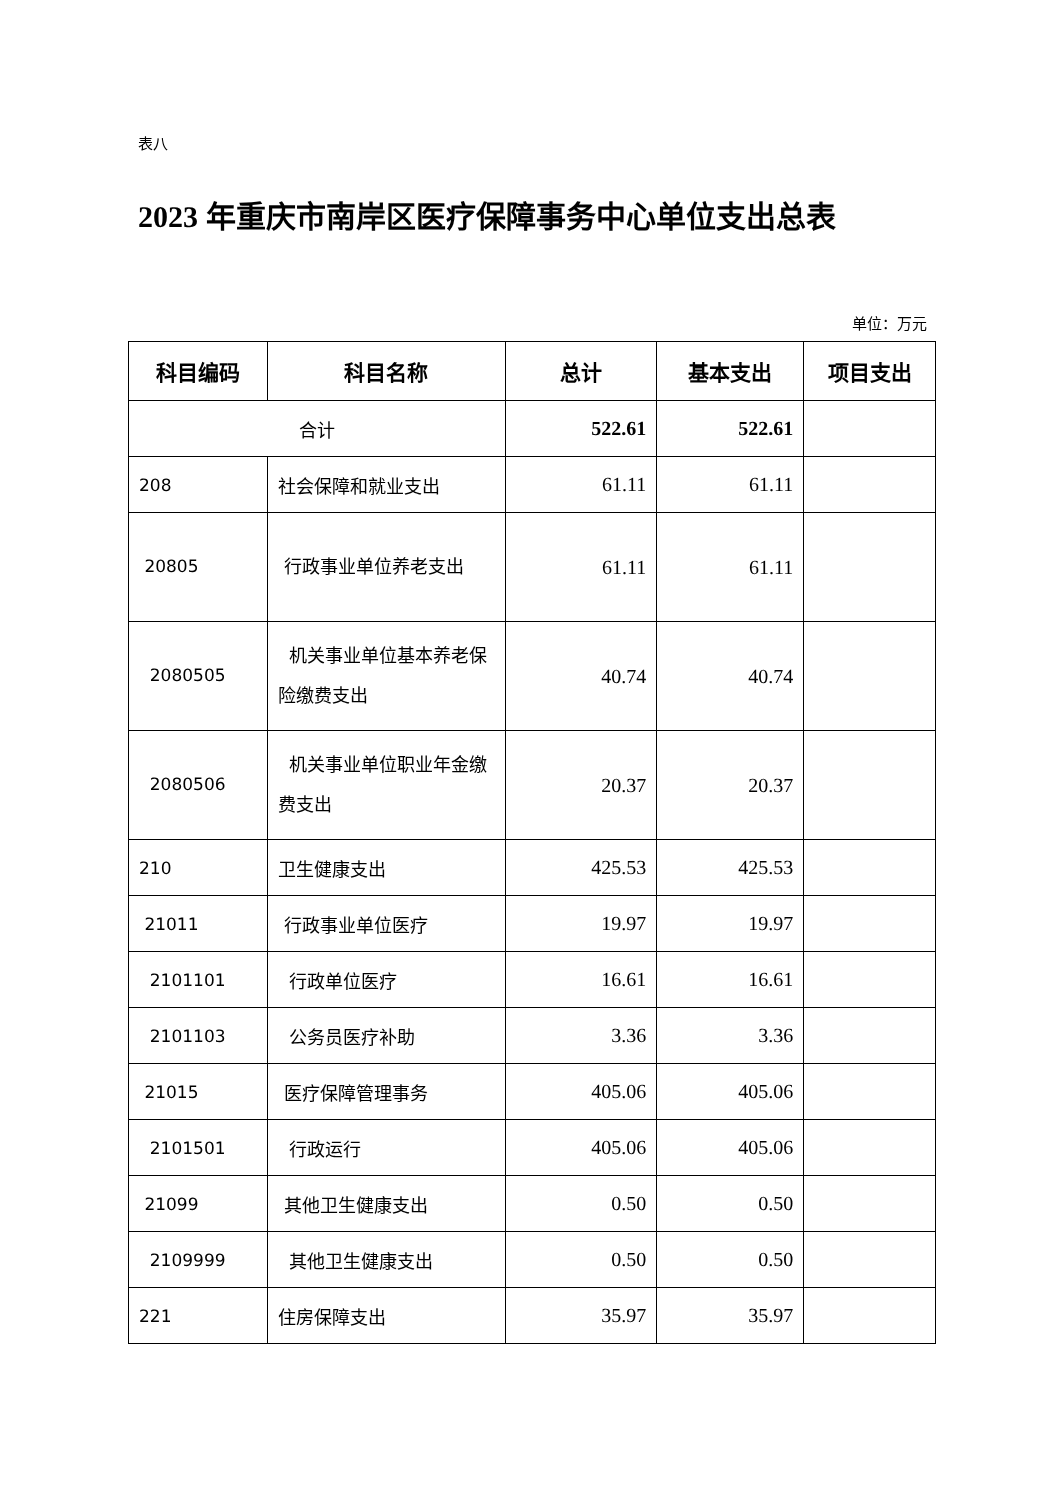表八
2023 年重庆市南岸区医疗保障事务中心单位支出总表
单位：万元
| 科目编码 | 科目名称 | 总计 | 基本支出 | 项目支出 |
| --- | --- | --- | --- | --- |
| 合计 | | 522.61 | 522.61 | |
| 208 | 社会保障和就业支出 | 61.11 | 61.11 | |
| 20805 | 行政事业单位养老支出 | 61.11 | 61.11 | |
| 2080505 | 机关事业单位基本养老保险缴费支出 | 40.74 | 40.74 | |
| 2080506 | 机关事业单位职业年金缴费支出 | 20.37 | 20.37 | |
| 210 | 卫生健康支出 | 425.53 | 425.53 | |
| 21011 | 行政事业单位医疗 | 19.97 | 19.97 | |
| 2101101 | 行政单位医疗 | 16.61 | 16.61 | |
| 2101103 | 公务员医疗补助 | 3.36 | 3.36 | |
| 21015 | 医疗保障管理事务 | 405.06 | 405.06 | |
| 2101501 | 行政运行 | 405.06 | 405.06 | |
| 21099 | 其他卫生健康支出 | 0.50 | 0.50 | |
| 2109999 | 其他卫生健康支出 | 0.50 | 0.50 | |
| 221 | 住房保障支出 | 35.97 | 35.97 | |